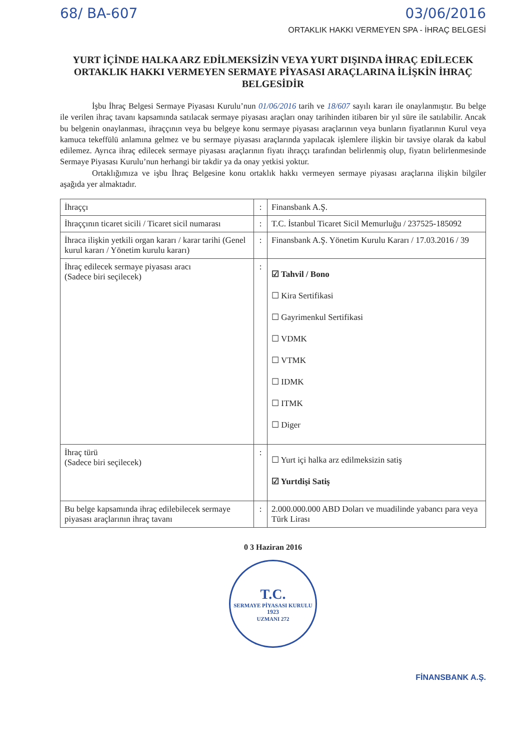68/ BA-607 03/06/2016
ORTAKLIK HAKKI VERMEYEN SPA - İHRAÇ BELGESİ
YURT İÇİNDE HALKA ARZ EDİLMEKSİZİN VEYA YURT DIŞINDA İHRAÇ EDİLECEK ORTAKLIK HAKKI VERMEYEN SERMAYE PİYASASI ARAÇLARINA İLİŞKİN İHRAÇ BELGESİDİR
İşbu İhraç Belgesi Sermaye Piyasası Kurulu’nun 01/06/2016 tarih ve 18/607 sayılı kararı ile onaylanmıştır. Bu belge ile verilen ihraç tavanı kapsamında satılacak sermaye piyasası araçları onay tarihinden itibaren bir yıl süre ile satılabilir. Ancak bu belgenin onaylanması, ihraççının veya bu belgeye konu sermaye piyasası araçlarının veya bunların fiyatlarının Kurul veya kamuca tekeffülü anlamına gelmez ve bu sermaye piyasası araçlarında yapılacak işlemlere ilişkin bir tavsiye olarak da kabul edilemez. Ayrıca ihraç edilecek sermaye piyasası araçlarının fiyatı ihraççı tarafından belirlenmiş olup, fiyatın belirlenmesinde Sermaye Piyasası Kurulu’nun herhangi bir takdir ya da onay yetkisi yoktur.
Ortaklığımıza ve işbu İhraç Belgesine konu ortaklık hakkı vermeyen sermaye piyasası araçlarına ilişkin bilgiler aşağıda yer almaktadır.
| İhraççı | : | Finansbank A.Ş. |
| İhraççının ticaret sicili / Ticaret sicil numarası | : | T.C. İstanbul Ticaret Sicil Memurluğu / 237525-185092 |
| İhraca ilişkin yetkili organ kararı / karar tarihi (Genel kurul kararı / Yönetim kurulu kararı) | : | Finansbank A.Ş. Yönetim Kurulu Kararı / 17.03.2016 / 39 |
| İhraç edilecek sermaye piyasası aracı (Sadece biri seçilecek) | : | ☑ Tahvil / Bono ☐ Kira Sertifikasi ☐ Gayrimenkul Sertifikasi ☐ VDMK ☐ VTMK ☐ IDMK ☐ ITMK ☐ Diger |
| İhraç türü (Sadece biri seçilecek) | : | ☐ Yurt içi halka arz edilmeksizin satiş ☑ Yurtdişi Satiş |
| Bu belge kapsamında ihraç edilebilecek sermaye piyasası araçlarının ihraç tavanı | : | 2.000.000.000 ABD Doları ve muadilinde yabancı para veya Türk Lirası |
0 3 Haziran 2016
T.C.
SERMAYE PİYASASI KURULU
1923
UZMANI 272
FİNANSBANK A.Ş.